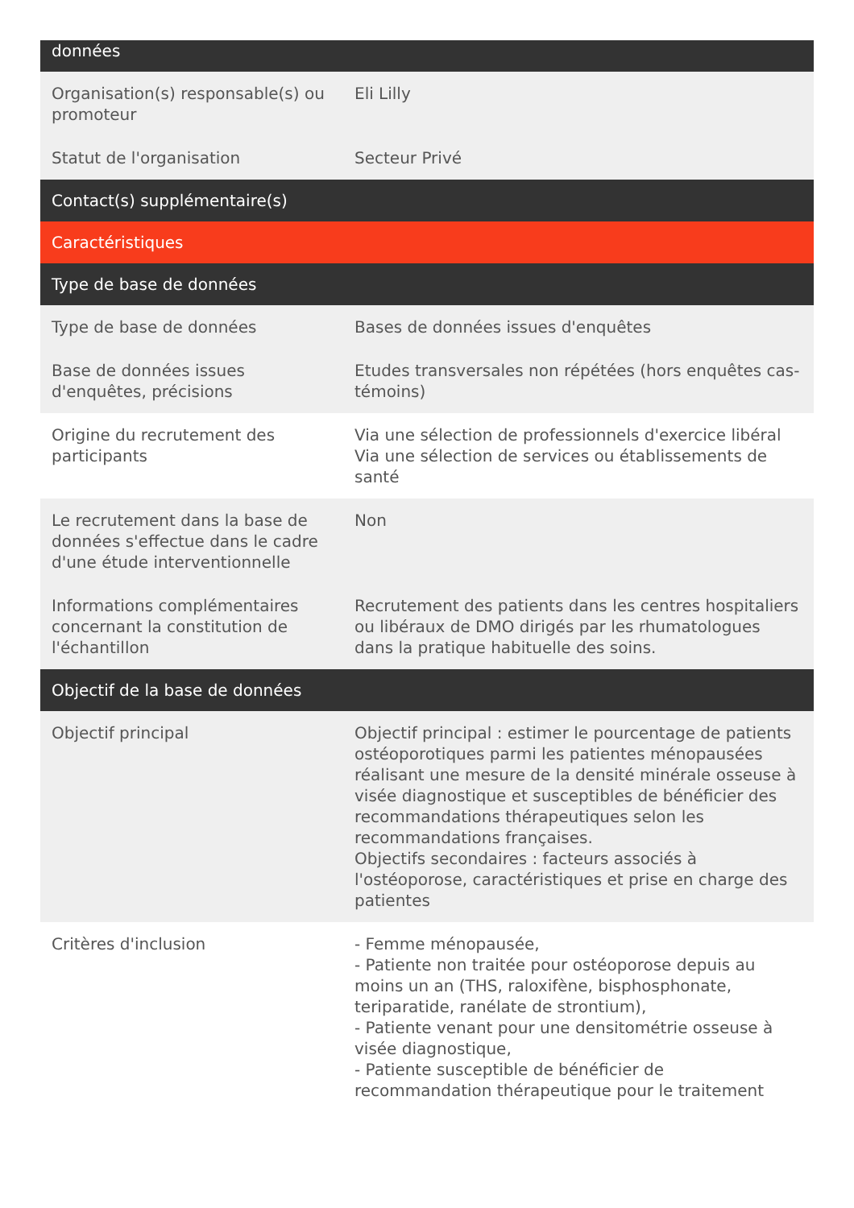| données | |
| --- | --- |
| Organisation(s) responsable(s) ou promoteur | Eli Lilly |
| Statut de l'organisation | Secteur Privé |
| Contact(s) supplémentaire(s) | |
| Caractéristiques | |
| Type de base de données | |
| Type de base de données | Bases de données issues d'enquêtes |
| Base de données issues d'enquêtes, précisions | Etudes transversales non répétées (hors enquêtes cas-témoins) |
| Origine du recrutement des participants | Via une sélection de professionnels d'exercice libéral Via une sélection de services ou établissements de santé |
| Le recrutement dans la base de données s'effectue dans le cadre d'une étude interventionnelle | Non |
| Informations complémentaires concernant la constitution de l'échantillon | Recrutement des patients dans les centres hospitaliers ou libéraux de DMO dirigés par les rhumatologues dans la pratique habituelle des soins. |
| Objectif de la base de données | |
| Objectif principal | Objectif principal : estimer le pourcentage de patients ostéoporotiques parmi les patientes ménopausées réalisant une mesure de la densité minérale osseuse à visée diagnostique et susceptibles de bénéficier des recommandations thérapeutiques selon les recommandations françaises. Objectifs secondaires : facteurs associés à l'ostéoporose, caractéristiques et prise en charge des patientes |
| Critères d'inclusion | - Femme ménopausée, - Patiente non traitée pour ostéoporose depuis au moins un an (THS, raloxifène, bisphosphonate, teriparatide, ranélate de strontium), - Patiente venant pour une densitométrie osseuse à visée diagnostique, - Patiente susceptible de bénéficier de recommandation thérapeutique pour le traitement |